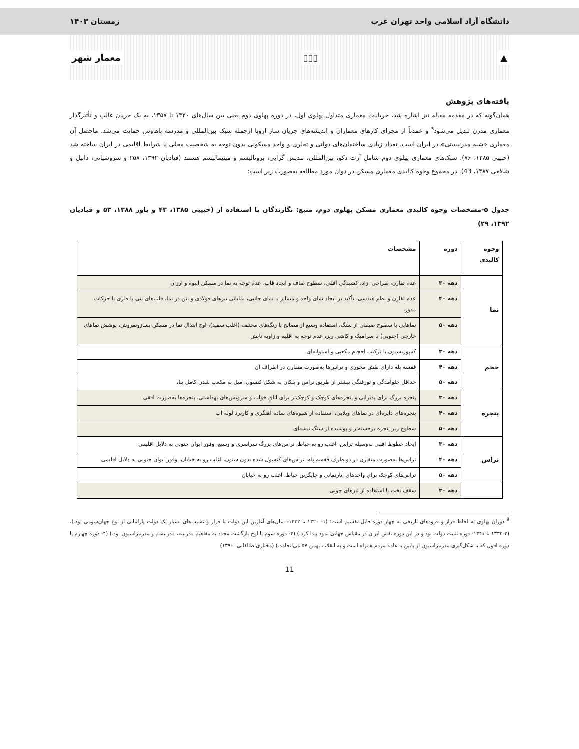دانشگاه آزاد اسلامی واحد تهران غرب زمستان ۱۴۰۳
▲ ▯▯▯ معمار شهر
یافته‌های پژوهش
همان‌گونه که در مقدمه مقاله نیز اشاره شد، جریانات معماری متداول پهلوی اول، در دوره پهلوی دوم یعنی بین سال‌های ۱۳۲۰ تا ۱۳۵۷، به یک جریان غالب و تأثیرگذار معماری مدرن تبدیل می‌شود<sup>۹</sup> و عمدتاً از مجرای کارهای معماران و اندیشه‌های جریان ساز اروپا ازجمله سبک بین‌المللی و مدرسه باهاوس حمایت می‌شد. ماحصل آن معماری «شبه مدرنیستی» در ایران است. تعداد زیادی ساختمان‌های دولتی و تجاری و واحد مسکونی بدون توجه به شخصیت محلی یا شرایط اقلیمی در ایران ساخته شد (حبیبی ۱۳۸۵، ۷۶). سبک‌های معماری پهلوی دوم شامل آرت دکو، بین‌المللی، تندیس گرایی، بروتالیسم و مینیمالیسم هستند (قبادیان ۱۳۹۲، ۲۵۸ و سروشیانی، دانیل و شافعی ۱۳۸۷، 43). در مجموع وجوه کالبدی معماری مسکن در دوان مورد مطالعه به‌صورت زیر است:
جدول ۵-مشخصات وجوه کالبدی معماری مسکن پهلوی دوم، منبع: نگارندگان با استفاده از (حبیبی ۱۳۸۵، ۴۳ و باور ۱۳۸۸، ۵۳ و قبادیان ۱۳۹۲، ۲۹)
| وجوه کالبدی | دوره | مشخصات |
| --- | --- | --- |
| نما | دهه ۳۰ | عدم تقارن، طراحی آزاد، کشیدگی افقی، سطوح صاف و ایجاد قاب، عدم توجه به نما در مسکن انبوه و ارزان |
| | دهه ۴۰ | عدم تقارن و نظم هندسی، تأکید بر ایجاد نمای واحد و متمایز با نمای جانبی، نمایانی تیرهای فولادی و بتن در نما، قاب‌های بتی یا فلزی با حرکات مدور، |
| | دهه ۵۰ | نماهایی با سطوح صیقلی از سنگ، استفاده وسیع از مصالح با رنگ‌های مختلف (اغلب سفید)، اوج ابتذال نما در مسکن بسازوبفروش، پوشش نماهای خارجی (جنوبی) با سرامیک و کاشی ریز، عدم توجه به اقلیم و زاویه تابش |
| حجم | دهه ۳۰ | کمپوزیسیون با ترکیب احجام مکعبی و استوانه‌ای |
| | دهه ۴۰ | قفسه پله دارای نقش محوری و تراس‌ها به‌صورت متقارن در اطراف آن |
| | دهه ۵۰ | حداقل جلوآمدگی و تورفتگی بیشتر از طریق تراس و پلکان به شکل کنسول، میل به مکعب شدن کامل بنا، |
| پنجره | دهه ۳۰ | پنجره بزرگ برای پذیرایی و پنجره‌های کوچک و کوچک‌تر برای اتاق خواب و سرویس‌های بهداشتی، پنجره‌ها به‌صورت افقی |
| | دهه ۴۰ | پنجره‌های دایره‌ای در نماهای ویلایی، استفاده از شیوه‌های ساده آهنگری و کاربرد لوله آب |
| | دهه ۵۰ | سطوح زیر پنجره برجسته‌تر و پوشیده از سنگ تیشه‌ای |
| تراس | دهه ۳۰ | ایجاد خطوط افقی به‌وسیله تراس، اغلب رو به حیاط، تراس‌های بزرگ سراسری و وسیع، وفور ایوان جنوبی به دلایل اقلیمی |
| | دهه ۴۰ | تراس‌ها به‌صورت متقارن در دو طرف قفسه پله، تراس‌های کنسول شده بدون ستون، اغلب رو به خیابان، وفور ایوان جنوبی به دلایل اقلیمی |
| | دهه ۵۰ | تراس‌های کوچک برای واحدهای آپارتمانی و جایگزین حیاط، اغلب رو به خیابان |
| | دهه ۳۰ | سقف تخت با استفاده از تیرهای چوبی |
<sup>9</sup> دوران پهلوی به لحاظ فراز و فرودهای تاریخی به چهار دوره قابل تقسیم است: (۱- ۱۳۲۰ تا ۱۳۳۲- سال‌های آغازین این دولت با فراز و نشیب‌های بسیار یک دولت پارلمانی از نوع جهان‌سومی بود.)، (۲-۱۳۳۲ تا ۱۳۴۱- دوره تثبیت دولت بود و در این دوره نقش ایران در مقیاس جهانی نمود پیدا کرد.) (۳- دوره سوم یا اوج بازگشت مجدد به مفاهیم مدرنیته، مدرنیسم و مدرنیزاسیون بود.) (۴- دوره چهارم یا دوره افول که با شکل‌گیری مدرنیزاسیون از پایین یا عامه مردم همراه است و به انقلاب بهمن ۵۷ می‌انجامد.) (مختاری طالقانی، ۱۳۹۰)
11